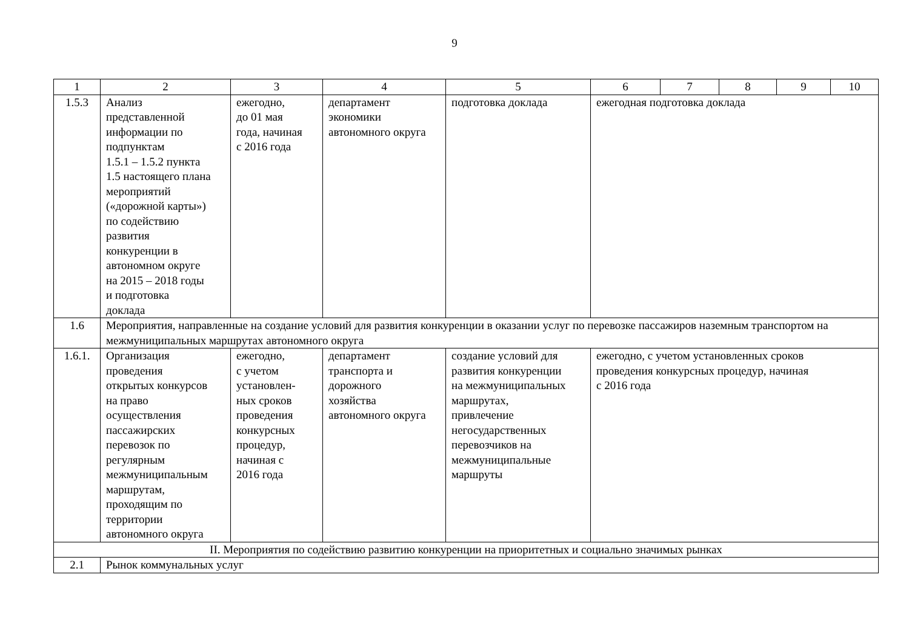9
| 1 | 2 | 3 | 4 | 5 | 6 | 7 | 8 | 9 | 10 |
| --- | --- | --- | --- | --- | --- | --- | --- | --- | --- |
| 1.5.3 | Анализ представленной информации по подпунктам 1.5.1 – 1.5.2 пункта 1.5 настоящего плана мероприятий («дорожной карты») по содействию развития конкуренции в автономном округе на 2015 – 2018 годы и подготовка доклада | ежегодно, до 01 мая года, начиная с 2016 года | департамент экономики автономного округа | подготовка доклада | ежегодная подготовка доклада | | | | |
| 1.6 | Мероприятия, направленные на создание условий для развития конкуренции в оказании услуг по перевозке пассажиров наземным транспортом на межмуниципальных маршрутах автономного округа | | | | | | | | |
| 1.6.1. | Организация проведения открытых конкурсов на право осуществления пассажирских перевозок по регулярным межмуниципальным маршрутам, проходящим по территории автономного округа | ежегодно, с учетом установлен- ных сроков проведения конкурсных процедур, начиная с 2016 года | департамент транспорта и дорожного хозяйства автономного округа | создание условий для развития конкуренции на межмуниципальных маршрутах, привлечение негосударственных перевозчиков на межмуниципальные маршруты | ежегодно, с учетом установленных сроков проведения конкурсных процедур, начиная с 2016 года | | | | |
| II. Мероприятия по содействию развитию конкуренции на приоритетных и социально значимых рынках | | | | | | | | | |
| 2.1 | Рынок коммунальных услуг | | | | | | | | |